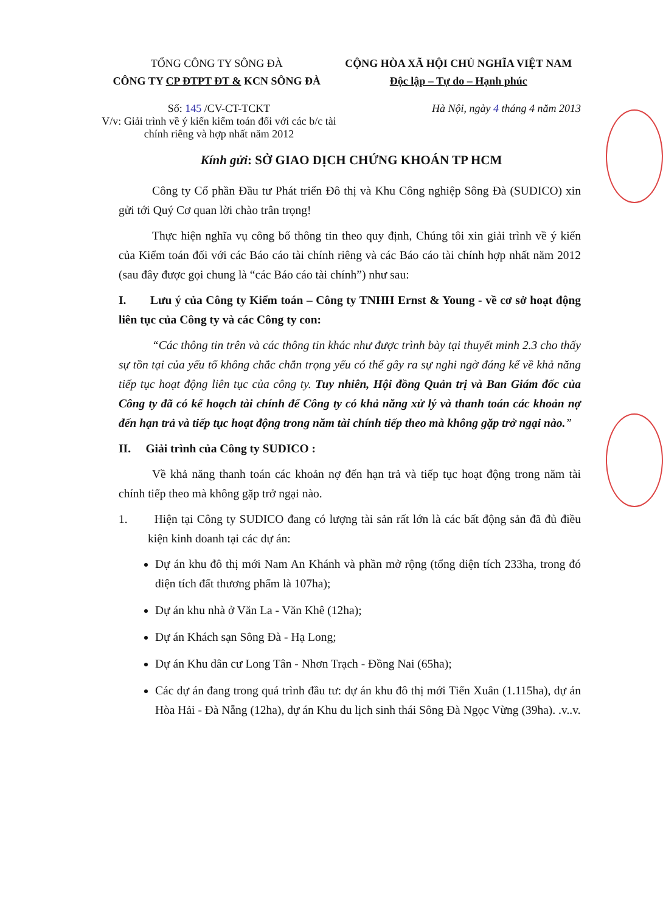TỔNG CÔNG TY SÔNG ĐÀ
CÔNG TY CP ĐTPT ĐT & KCN SÔNG ĐÀ
CỘNG HÒA XÃ HỘI CHỦ NGHĨA VIỆT NAM
Độc lập – Tự do – Hạnh phúc
Số: 145 /CV-CT-TCKT
V/v: Giải trình về ý kiến kiểm toán đối với các b/c tài chính riêng và hợp nhất năm 2012
Hà Nội, ngày 4 tháng 4 năm 2013
Kính gửi: SỞ GIAO DỊCH CHỨNG KHOÁN TP HCM
Công ty Cổ phần Đầu tư Phát triển Đô thị và Khu Công nghiệp Sông Đà (SUDICO) xin gửi tới Quý Cơ quan lời chào trân trọng!
Thực hiện nghĩa vụ công bố thông tin theo quy định, Chúng tôi xin giải trình về ý kiến của Kiểm toán đối với các Báo cáo tài chính riêng và các Báo cáo tài chính hợp nhất năm 2012 (sau đây được gọi chung là “các Báo cáo tài chính”) như sau:
I. Lưu ý của Công ty Kiểm toán – Công ty TNHH Ernst & Young - về cơ sở hoạt động liên tục của Công ty và các Công ty con:
“Các thông tin trên và các thông tin khác như được trình bày tại thuyết minh 2.3 cho thấy sự tồn tại của yếu tố không chắc chắn trọng yếu có thể gây ra sự nghi ngờ đáng kể về khả năng tiếp tục hoạt động liên tục của công ty. Tuy nhiên, Hội đồng Quản trị và Ban Giám đốc của Công ty đã có kế hoạch tài chính để Công ty có khả năng xử lý và thanh toán các khoản nợ đến hạn trả và tiếp tục hoạt động trong năm tài chính tiếp theo mà không gặp trở ngại nào.”
II. Giải trình của Công ty SUDICO :
Về khả năng thanh toán các khoản nợ đến hạn trả và tiếp tục hoạt động trong năm tài chính tiếp theo mà không gặp trở ngại nào.
1. Hiện tại Công ty SUDICO đang có lượng tài sản rất lớn là các bất động sản đã đủ điều kiện kinh doanh tại các dự án:
Dự án khu đô thị mới Nam An Khánh và phần mở rộng (tổng diện tích 233ha, trong đó diện tích đất thương phẩm là 107ha);
Dự án khu nhà ở Văn La - Văn Khê (12ha);
Dự án Khách sạn Sông Đà - Hạ Long;
Dự án Khu dân cư Long Tân - Nhơn Trạch - Đồng Nai (65ha);
Các dự án đang trong quá trình đầu tư: dự án khu đô thị mới Tiến Xuân (1.115ha), dự án Hòa Hải - Đà Nẵng (12ha), dự án Khu du lịch sinh thái Sông Đà Ngọc Vừng (39ha). .v..v.